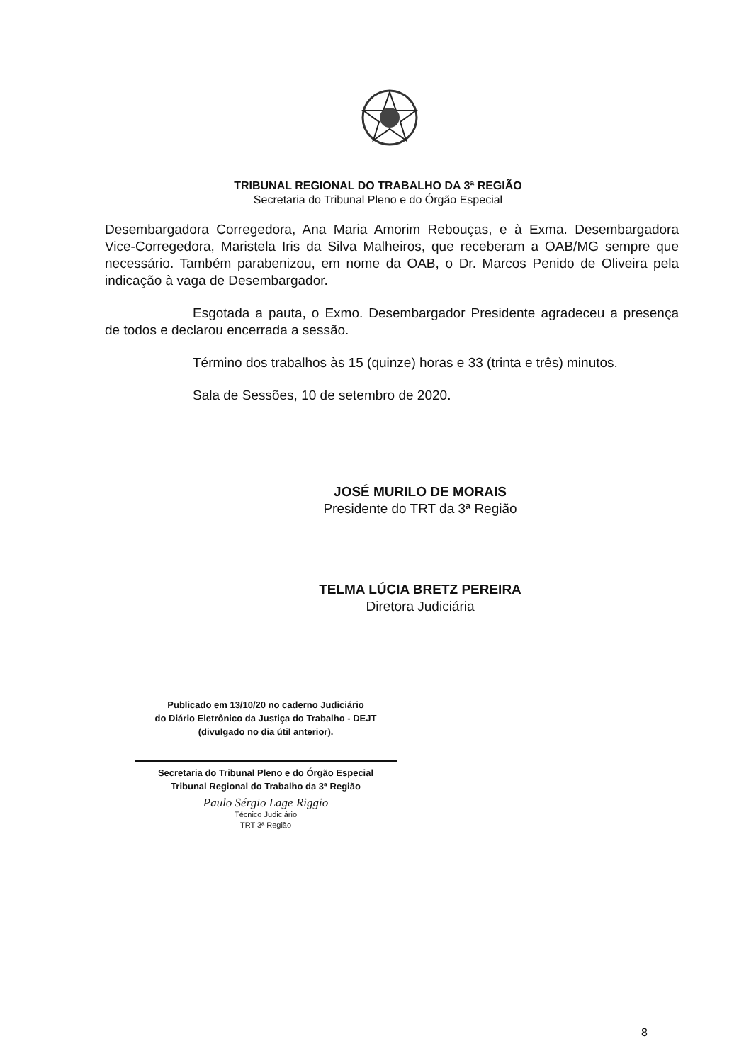TRIBUNAL REGIONAL DO TRABALHO DA 3ª REGIÃO
Secretaria do Tribunal Pleno e do Órgão Especial
Desembargadora Corregedora, Ana Maria Amorim Rebouças, e à Exma. Desembargadora Vice-Corregedora, Maristela Iris da Silva Malheiros, que receberam a OAB/MG sempre que necessário. Também parabenizou, em nome da OAB, o Dr. Marcos Penido de Oliveira pela indicação à vaga de Desembargador.
Esgotada a pauta, o Exmo. Desembargador Presidente agradeceu a presença de todos e declarou encerrada a sessão.
Término dos trabalhos às 15 (quinze) horas e 33 (trinta e três) minutos.
Sala de Sessões, 10 de setembro de 2020.
JOSÉ MURILO DE MORAIS
Presidente do TRT da 3ª Região
TELMA LÚCIA BRETZ PEREIRA
Diretora Judiciária
Publicado em 13/10/20 no caderno Judiciário
do Diário Eletrônico da Justiça do Trabalho - DEJT
(divulgado no dia útil anterior).
Secretaria do Tribunal Pleno e do Órgão Especial
Tribunal Regional do Trabalho da 3ª Região
Paulo Sérgio Lage Riggio
Técnico Judiciário
TRT 3ª Região
8